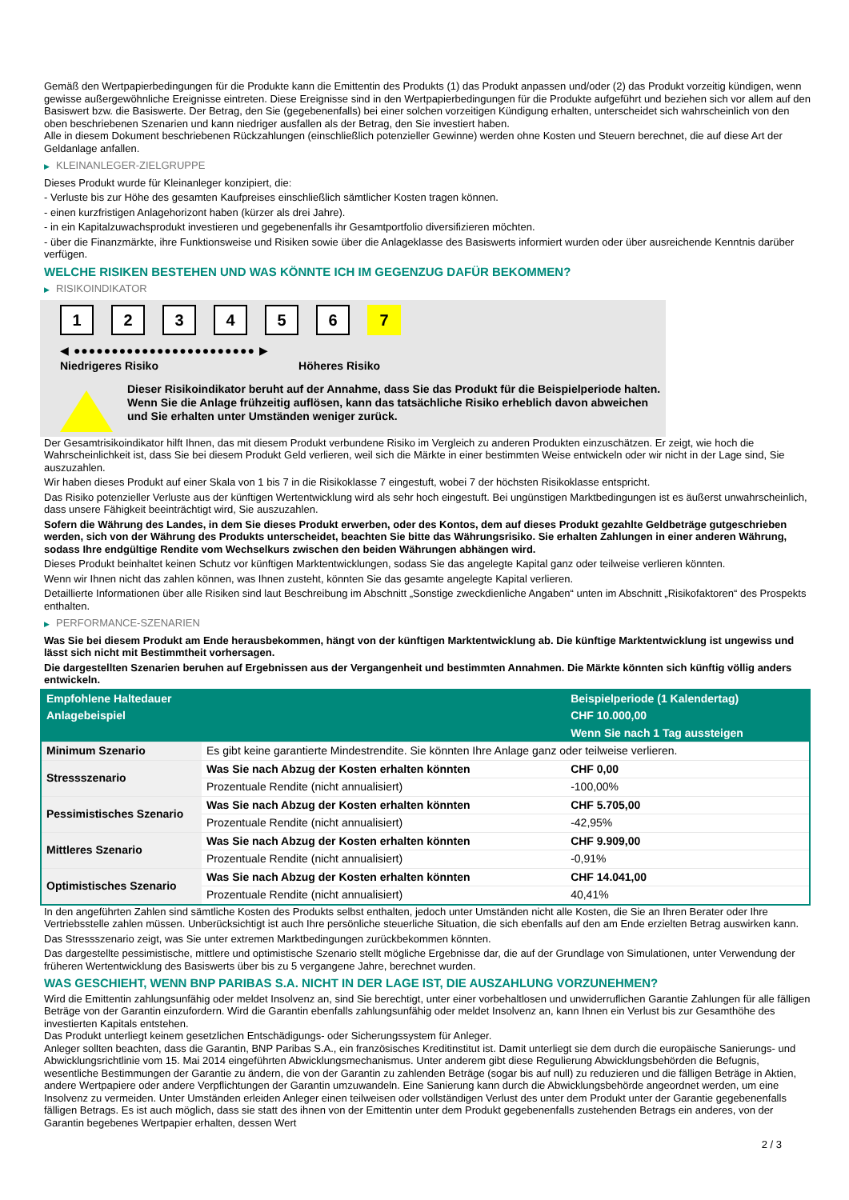Gemäß den Wertpapierbedingungen für die Produkte kann die Emittentin des Produkts (1) das Produkt anpassen und/oder (2) das Produkt vorzeitig kündigen, wenn gewisse außergewöhnliche Ereignisse eintreten. Diese Ereignisse sind in den Wertpapierbedingungen für die Produkte aufgeführt und beziehen sich vor allem auf den Basiswert bzw. die Basiswerte. Der Betrag, den Sie (gegebenenfalls) bei einer solchen vorzeitigen Kündigung erhalten, unterscheidet sich wahrscheinlich von den oben beschriebenen Szenarien und kann niedriger ausfallen als der Betrag, den Sie investiert haben.
Alle in diesem Dokument beschriebenen Rückzahlungen (einschließlich potenzieller Gewinne) werden ohne Kosten und Steuern berechnet, die auf diese Art der Geldanlage anfallen.
▶ KLEINANLEGER-ZIELGRUPPE
Dieses Produkt wurde für Kleinanleger konzipiert, die:
- Verluste bis zur Höhe des gesamten Kaufpreises einschließlich sämtlicher Kosten tragen können.
- einen kurzfristigen Anlagehorizont haben (kürzer als drei Jahre).
- in ein Kapitalzuwachsprodukt investieren und gegebenenfalls ihr Gesamtportfolio diversifizieren möchten.
- über die Finanzmärkte, ihre Funktionsweise und Risiken sowie über die Anlageklasse des Basiswerts informiert wurden oder über ausreichende Kenntnis darüber verfügen.
WELCHE RISIKEN BESTEHEN UND WAS KÖNNTE ICH IM GEGENZUG DAFÜR BEKOMMEN?
▶ RISIKOINDIKATOR
1 2 3 4 5 6 7
◀ ●●●●●●●●●●●●●●●●●●●●●●●● ▶
Niedrigeres Risiko Höheres Risiko
Dieser Risikoindikator beruht auf der Annahme, dass Sie das Produkt für die Beispielperiode halten.
Wenn Sie die Anlage frühzeitig auflösen, kann das tatsächliche Risiko erheblich davon abweichen und Sie erhalten unter Umständen weniger zurück.
Der Gesamtrisikoindikator hilft Ihnen, das mit diesem Produkt verbundene Risiko im Vergleich zu anderen Produkten einzuschätzen. Er zeigt, wie hoch die Wahrscheinlichkeit ist, dass Sie bei diesem Produkt Geld verlieren, weil sich die Märkte in einer bestimmten Weise entwickeln oder wir nicht in der Lage sind, Sie auszuzahlen.
Wir haben dieses Produkt auf einer Skala von 1 bis 7 in die Risikoklasse 7 eingestuft, wobei 7 der höchsten Risikoklasse entspricht.
Das Risiko potenzieller Verluste aus der künftigen Wertentwicklung wird als sehr hoch eingestuft. Bei ungünstigen Marktbedingungen ist es äußerst unwahrscheinlich, dass unsere Fähigkeit beeinträchtigt wird, Sie auszuzahlen.
Sofern die Währung des Landes, in dem Sie dieses Produkt erwerben, oder des Kontos, dem auf dieses Produkt gezahlte Geldbeträge gutgeschrieben werden, sich von der Währung des Produkts unterscheidet, beachten Sie bitte das Währungsrisiko. Sie erhalten Zahlungen in einer anderen Währung, sodass Ihre endgültige Rendite vom Wechselkurs zwischen den beiden Währungen abhängen wird.
Dieses Produkt beinhaltet keinen Schutz vor künftigen Marktentwicklungen, sodass Sie das angelegte Kapital ganz oder teilweise verlieren könnten.
Wenn wir Ihnen nicht das zahlen können, was Ihnen zusteht, könnten Sie das gesamte angelegte Kapital verlieren.
Detaillierte Informationen über alle Risiken sind laut Beschreibung im Abschnitt „Sonstige zweckdienliche Angaben“ unten im Abschnitt „Risikofaktoren“ des Prospekts enthalten.
▶ PERFORMANCE-SZENARIEN
Was Sie bei diesem Produkt am Ende herausbekommen, hängt von der künftigen Marktentwicklung ab. Die künftige Marktentwicklung ist ungewiss und lässt sich nicht mit Bestimmtheit vorhersagen.
Die dargestellten Szenarien beruhen auf Ergebnissen aus der Vergangenheit und bestimmten Annahmen. Die Märkte könnten sich künftig völlig anders entwickeln.
| Empfohlene Haltedauer | | Beispielperiode (1 Kalendertag) |
| --- | --- | --- |
| Anlagebeispiel | | CHF 10.000,00 |
| | | Wenn Sie nach 1 Tag aussteigen |
| Minimum Szenario | Es gibt keine garantierte Mindestrendite. Sie könnten Ihre Anlage ganz oder teilweise verlieren. | |
| Stressszenario | Was Sie nach Abzug der Kosten erhalten könnten | CHF 0,00 |
| | Prozentuale Rendite (nicht annualisiert) | -100,00% |
| Pessimistisches Szenario | Was Sie nach Abzug der Kosten erhalten könnten | CHF 5.705,00 |
| | Prozentuale Rendite (nicht annualisiert) | -42,95% |
| Mittleres Szenario | Was Sie nach Abzug der Kosten erhalten könnten | CHF 9.909,00 |
| | Prozentuale Rendite (nicht annualisiert) | -0,91% |
| Optimistisches Szenario | Was Sie nach Abzug der Kosten erhalten könnten | CHF 14.041,00 |
| | Prozentuale Rendite (nicht annualisiert) | 40,41% |
In den angeführten Zahlen sind sämtliche Kosten des Produkts selbst enthalten, jedoch unter Umständen nicht alle Kosten, die Sie an Ihren Berater oder Ihre Vertriebsstelle zahlen müssen. Unberücksichtigt ist auch Ihre persönliche steuerliche Situation, die sich ebenfalls auf den am Ende erzielten Betrag auswirken kann.
Das Stressszenario zeigt, was Sie unter extremen Marktbedingungen zurückbekommen könnten.
Das dargestellte pessimistische, mittlere und optimistische Szenario stellt mögliche Ergebnisse dar, die auf der Grundlage von Simulationen, unter Verwendung der früheren Wertentwicklung des Basiswerts über bis zu 5 vergangene Jahre, berechnet wurden.
WAS GESCHIEHT, WENN BNP PARIBAS S.A. NICHT IN DER LAGE IST, DIE AUSZAHLUNG VORZUNEHMEN?
Wird die Emittentin zahlungsunfähig oder meldet Insolvenz an, sind Sie berechtigt, unter einer vorbehaltlosen und unwiderruflichen Garantie Zahlungen für alle fälligen Beträge von der Garantin einzufordern. Wird die Garantin ebenfalls zahlungsunfähig oder meldet Insolvenz an, kann Ihnen ein Verlust bis zur Gesamthöhe des investierten Kapitals entstehen.
Das Produkt unterliegt keinem gesetzlichen Entschädigungs- oder Sicherungssystem für Anleger.
Anleger sollten beachten, dass die Garantin, BNP Paribas S.A., ein französisches Kreditinstitut ist. Damit unterliegt sie dem durch die europäische Sanierungs- und Abwicklungsrichtlinie vom 15. Mai 2014 eingeführten Abwicklungsmechanismus. Unter anderem gibt diese Regulierung Abwicklungsbehörden die Befugnis, wesentliche Bestimmungen der Garantie zu ändern, die von der Garantin zu zahlenden Beträge (sogar bis auf null) zu reduzieren und die fälligen Beträge in Aktien, andere Wertpapiere oder andere Verpflichtungen der Garantin umzuwandeln. Eine Sanierung kann durch die Abwicklungsbehörde angeordnet werden, um eine Insolvenz zu vermeiden. Unter Umständen erleiden Anleger einen teilweisen oder vollständigen Verlust des unter dem Produkt unter der Garantie gegebenenfalls fälligen Betrags. Es ist auch möglich, dass sie statt des ihnen von der Emittentin unter dem Produkt gegebenenfalls zustehenden Betrags ein anderes, von der Garantin begebenes Wertpapier erhalten, dessen Wert
2 / 3